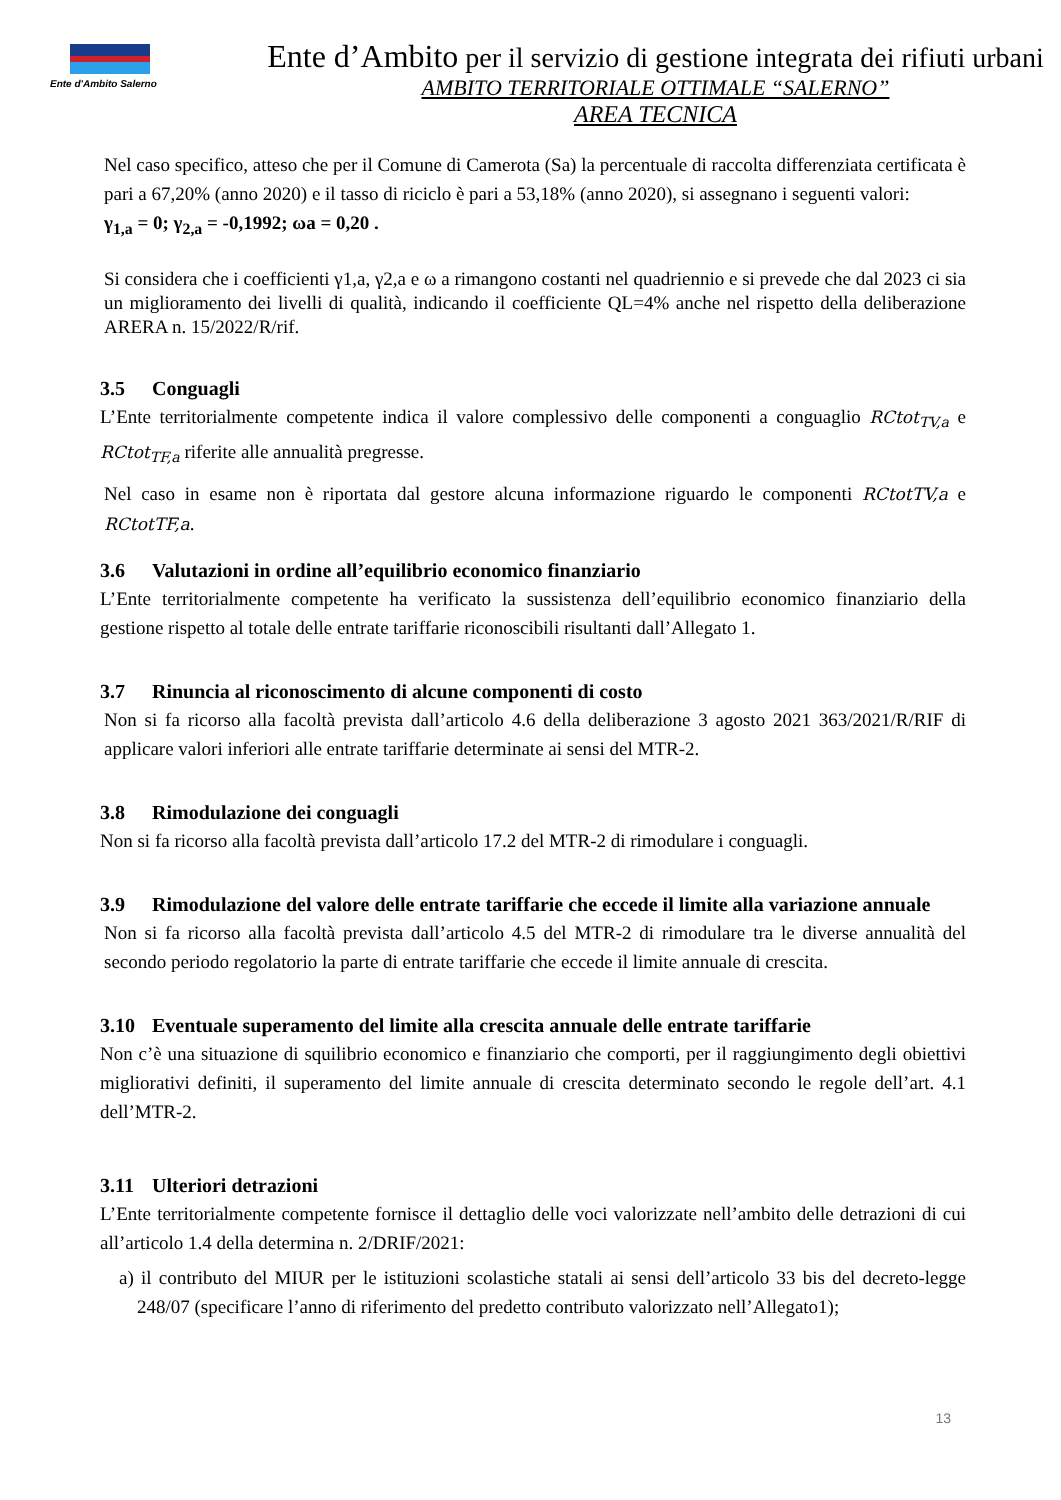Ente d'Ambito Salerno
Ente d’Ambito per il servizio di gestione integrata dei rifiuti urbani
AMBITO TERRITORIALE OTTIMALE “SALERNO”
AREA TECNICA
Nel caso specifico, atteso che per il Comune di Camerota (Sa) la percentuale di raccolta differenziata certificata è pari a 67,20% (anno 2020) e il tasso di riciclo è pari a 53,18% (anno 2020), si assegnano i seguenti valori:
γ<sub>1,a</sub> = 0; γ<sub>2,a</sub> = -0,1992; ωa = 0,20 .
Si considera che i coefficienti γ1,a, γ2,a e ω a rimangono costanti nel quadriennio e si prevede che dal 2023 ci sia un miglioramento dei livelli di qualità, indicando il coefficiente QL=4% anche nel rispetto della deliberazione ARERA n. 15/2022/R/rif.
3.5 Conguagli
L’Ente territorialmente competente indica il valore complessivo delle componenti a conguaglio RCtot<sub>TV,a</sub> e RCtot<sub>TF,a</sub> riferite alle annualità pregresse.
Nel caso in esame non è riportata dal gestore alcuna informazione riguardo le componenti RCtotTV,a e RCtotTF,a.
3.6 Valutazioni in ordine all’equilibrio economico finanziario
L’Ente territorialmente competente ha verificato la sussistenza dell’equilibrio economico finanziario della gestione rispetto al totale delle entrate tariffarie riconoscibili risultanti dall’Allegato 1.
3.7 Rinuncia al riconoscimento di alcune componenti di costo
Non si fa ricorso alla facoltà prevista dall’articolo 4.6 della deliberazione 3 agosto 2021 363/2021/R/RIF di applicare valori inferiori alle entrate tariffarie determinate ai sensi del MTR-2.
3.8 Rimodulazione dei conguagli
Non si fa ricorso alla facoltà prevista dall’articolo 17.2 del MTR-2 di rimodulare i conguagli.
3.9 Rimodulazione del valore delle entrate tariffarie che eccede il limite alla variazione annuale
Non si fa ricorso alla facoltà prevista dall’articolo 4.5 del MTR-2 di rimodulare tra le diverse annualità del secondo periodo regolatorio la parte di entrate tariffarie che eccede il limite annuale di crescita.
3.10 Eventuale superamento del limite alla crescita annuale delle entrate tariffarie
Non c’è una situazione di squilibrio economico e finanziario che comporti, per il raggiungimento degli obiettivi migliorativi definiti, il superamento del limite annuale di crescita determinato secondo le regole dell’art. 4.1 dell’MTR-2.
3.11 Ulteriori detrazioni
L’Ente territorialmente competente fornisce il dettaglio delle voci valorizzate nell’ambito delle detrazioni di cui all’articolo 1.4 della determina n. 2/DRIF/2021:
a) il contributo del MIUR per le istituzioni scolastiche statali ai sensi dell’articolo 33 bis del decreto-legge 248/07 (specificare l’anno di riferimento del predetto contributo valorizzato nell’Allegato1);
13